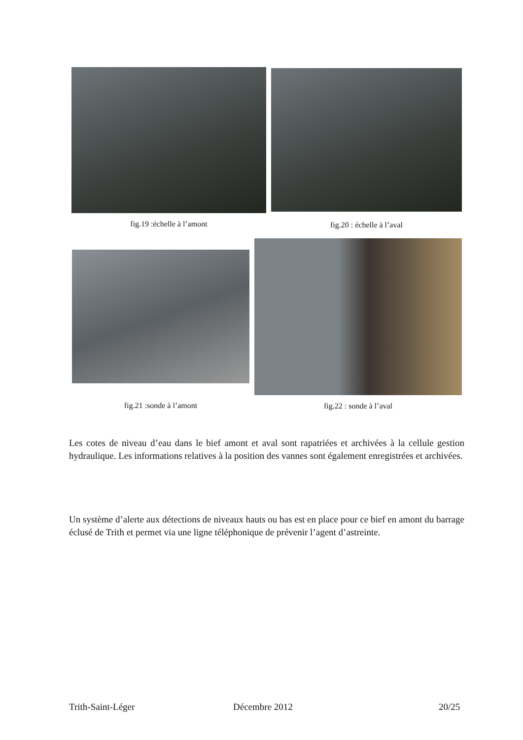fig.19 :échelle à l’amont fig.20 : échelle à l’aval
fig.21 :sonde à l’amont fig.22 : sonde à l’aval
Les cotes de niveau d’eau dans le bief amont et aval sont rapatriées et archivées à la cellule gestion hydraulique. Les informations relatives à la position des vannes sont également enregistrées et archivées.
Un système d’alerte aux détections de niveaux hauts ou bas est en place pour ce bief en amont du barrage éclusé de Trith et permet via une ligne téléphonique de prévenir l’agent d’astreinte.
Trith-Saint-Léger Décembre 2012 20/25